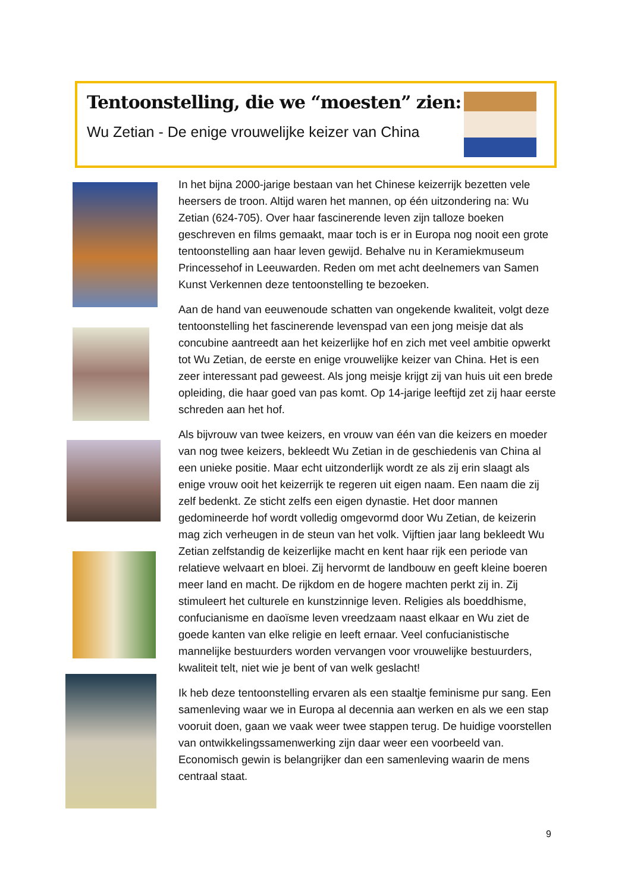Tentoonstelling, die we “moesten” zien:
Wu Zetian - De enige vrouwelijke keizer van China
In het bijna 2000-jarige bestaan van het Chinese keizerrijk bezetten vele heersers de troon. Altijd waren het mannen, op één uitzondering na: Wu Zetian (624-705). Over haar fascinerende leven zijn talloze boeken geschreven en films gemaakt, maar toch is er in Europa nog nooit een grote tentoonstelling aan haar leven gewijd. Behalve nu in Keramiekmuseum Princessehof in Leeuwarden. Reden om met acht deelnemers van Samen Kunst Verkennen deze tentoonstelling te bezoeken.
Aan de hand van eeuwenoude schatten van ongekende kwaliteit, volgt deze tentoonstelling het fascinerende levenspad van een jong meisje dat als concubine aantreedt aan het keizerlijke hof en zich met veel ambitie opwerkt tot Wu Zetian, de eerste en enige vrouwelijke keizer van China. Het is een zeer interessant pad geweest. Als jong meisje krijgt zij van huis uit een brede opleiding, die haar goed van pas komt. Op 14-jarige leeftijd zet zij haar eerste schreden aan het hof.
Als bijvrouw van twee keizers, en vrouw van één van die keizers en moeder van nog twee keizers, bekleedt Wu Zetian in de geschiedenis van China al een unieke positie. Maar echt uitzonderlijk wordt ze als zij erin slaagt als enige vrouw ooit het keizerrijk te regeren uit eigen naam. Een naam die zij zelf bedenkt. Ze sticht zelfs een eigen dynastie. Het door mannen gedomineerde hof wordt volledig omgevormd door Wu Zetian, de keizerin mag zich verheugen in de steun van het volk. Vijftien jaar lang bekleedt Wu Zetian zelfstandig de keizerlijke macht en kent haar rijk een periode van relatieve welvaart en bloei. Zij hervormt de landbouw en geeft kleine boeren meer land en macht. De rijkdom en de hogere machten perkt zij in. Zij stimuleert het culturele en kunstzinnige leven. Religies als boeddhisme, confucianisme en daoïsme leven vreedzaam naast elkaar en Wu ziet de goede kanten van elke religie en leeft ernaar. Veel confucianistische mannelijke bestuurders worden vervangen voor vrouwelijke bestuurders, kwaliteit telt, niet wie je bent of van welk geslacht!
Ik heb deze tentoonstelling ervaren als een staaltje feminisme pur sang. Een samenleving waar we in Europa al decennia aan werken en als we een stap vooruit doen, gaan we vaak weer twee stappen terug. De huidige voorstellen van ontwikkelingssamenwerking zijn daar weer een voorbeeld van. Economisch gewin is belangrijker dan een samenleving waarin de mens centraal staat.
9